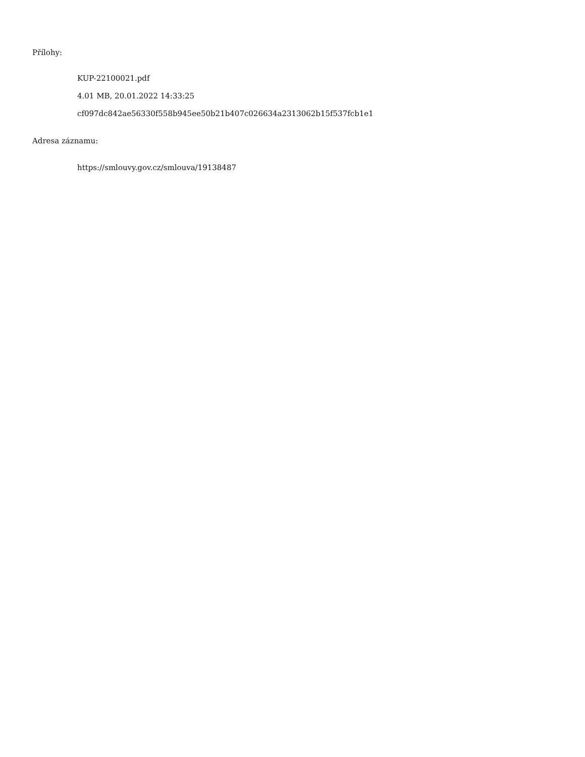Přílohy:
KUP-22100021.pdf
4.01 MB, 20.01.2022 14:33:25
cf097dc842ae56330f558b945ee50b21b407c026634a2313062b15f537fcb1e1
Adresa záznamu:
https://smlouvy.gov.cz/smlouva/19138487